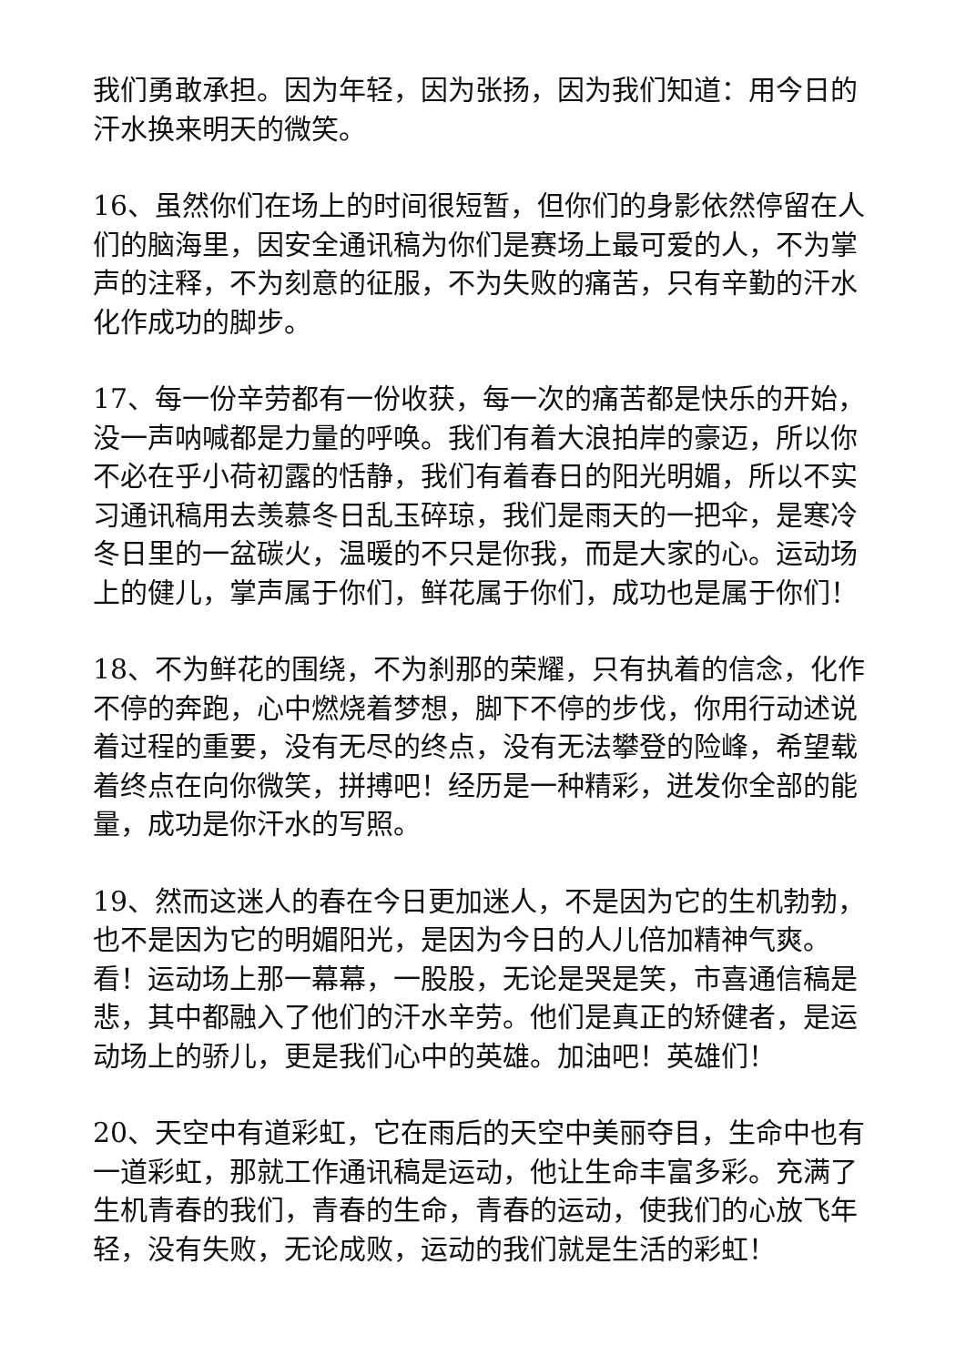我们勇敢承担。因为年轻，因为张扬，因为我们知道：用今日的汗水换来明天的微笑。
16、虽然你们在场上的时间很短暂，但你们的身影依然停留在人们的脑海里，因安全通讯稿为你们是赛场上最可爱的人，不为掌声的注释，不为刻意的征服，不为失败的痛苦，只有辛勤的汗水化作成功的脚步。
17、每一份辛劳都有一份收获，每一次的痛苦都是快乐的开始，没一声呐喊都是力量的呼唤。我们有着大浪拍岸的豪迈，所以你不必在乎小荷初露的恬静，我们有着春日的阳光明媚，所以不实习通讯稿用去羡慕冬日乱玉碎琼，我们是雨天的一把伞，是寒冷冬日里的一盆碳火，温暖的不只是你我，而是大家的心。运动场上的健儿，掌声属于你们，鲜花属于你们，成功也是属于你们！
18、不为鲜花的围绕，不为刹那的荣耀，只有执着的信念，化作不停的奔跑，心中燃烧着梦想，脚下不停的步伐，你用行动述说着过程的重要，没有无尽的终点，没有无法攀登的险峰，希望载着终点在向你微笑，拼搏吧！经历是一种精彩，迸发你全部的能量，成功是你汗水的写照。
19、然而这迷人的春在今日更加迷人，不是因为它的生机勃勃，也不是因为它的明媚阳光，是因为今日的人儿倍加精神气爽。看！运动场上那一幕幕，一股股，无论是哭是笑，市喜通信稿是悲，其中都融入了他们的汗水辛劳。他们是真正的矫健者，是运动场上的骄儿，更是我们心中的英雄。加油吧！英雄们！
20、天空中有道彩虹，它在雨后的天空中美丽夺目，生命中也有一道彩虹，那就工作通讯稿是运动，他让生命丰富多彩。充满了生机青春的我们，青春的生命，青春的运动，使我们的心放飞年轻，没有失败，无论成败，运动的我们就是生活的彩虹！